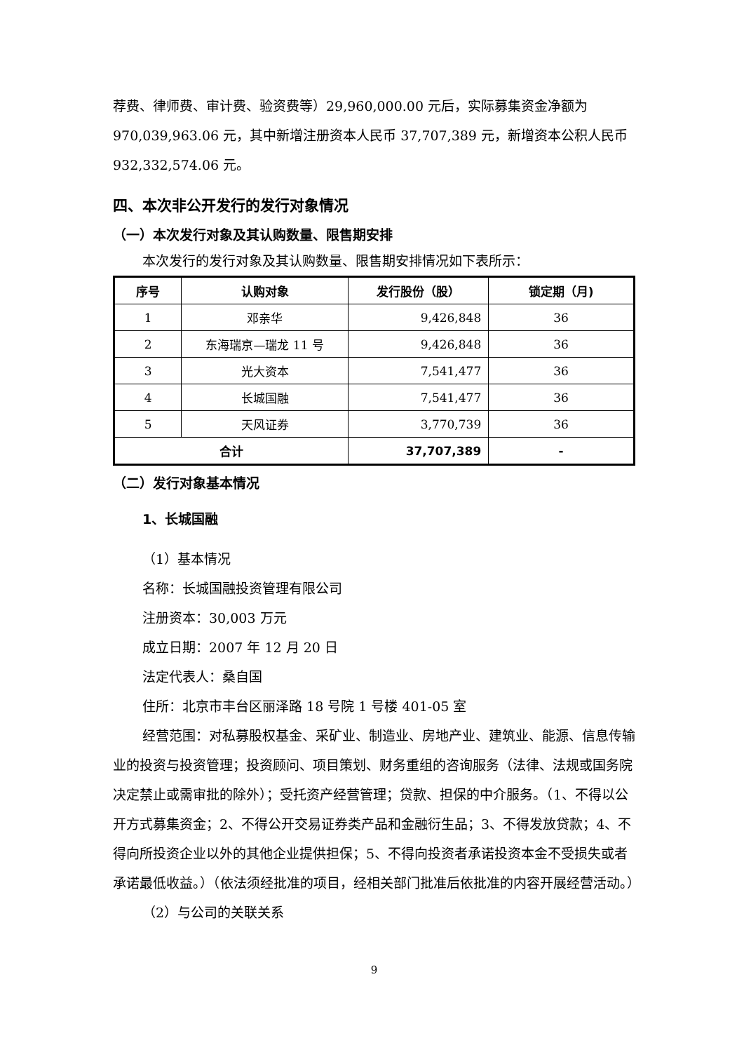荐费、律师费、审计费、验资费等）29,960,000.00 元后，实际募集资金净额为970,039,963.06 元，其中新增注册资本人民币 37,707,389 元，新增资本公积人民币 932,332,574.06 元。
四、本次非公开发行的发行对象情况
（一）本次发行对象及其认购数量、限售期安排
本次发行的发行对象及其认购数量、限售期安排情况如下表所示：
| 序号 | 认购对象 | 发行股份（股） | 锁定期（月) |
| --- | --- | --- | --- |
| 1 | 邓亲华 | 9,426,848 | 36 |
| 2 | 东海瑞京—瑞龙 11 号 | 9,426,848 | 36 |
| 3 | 光大资本 | 7,541,477 | 36 |
| 4 | 长城国融 | 7,541,477 | 36 |
| 5 | 天风证券 | 3,770,739 | 36 |
| 合计 | | 37,707,389 | - |
（二）发行对象基本情况
1、长城国融
（1）基本情况
名称：长城国融投资管理有限公司
注册资本：30,003 万元
成立日期：2007 年 12 月 20 日
法定代表人：桑自国
住所：北京市丰台区丽泽路 18 号院 1 号楼 401-05 室
经营范围：对私募股权基金、采矿业、制造业、房地产业、建筑业、能源、信息传输业的投资与投资管理；投资顾问、项目策划、财务重组的咨询服务（法律、法规或国务院决定禁止或需审批的除外）；受托资产经营管理；贷款、担保的中介服务。（1、不得以公开方式募集资金；2、不得公开交易证券类产品和金融衍生品；3、不得发放贷款；4、不得向所投资企业以外的其他企业提供担保；5、不得向投资者承诺投资本金不受损失或者承诺最低收益。）（依法须经批准的项目，经相关部门批准后依批准的内容开展经营活动。）
（2）与公司的关联关系
9